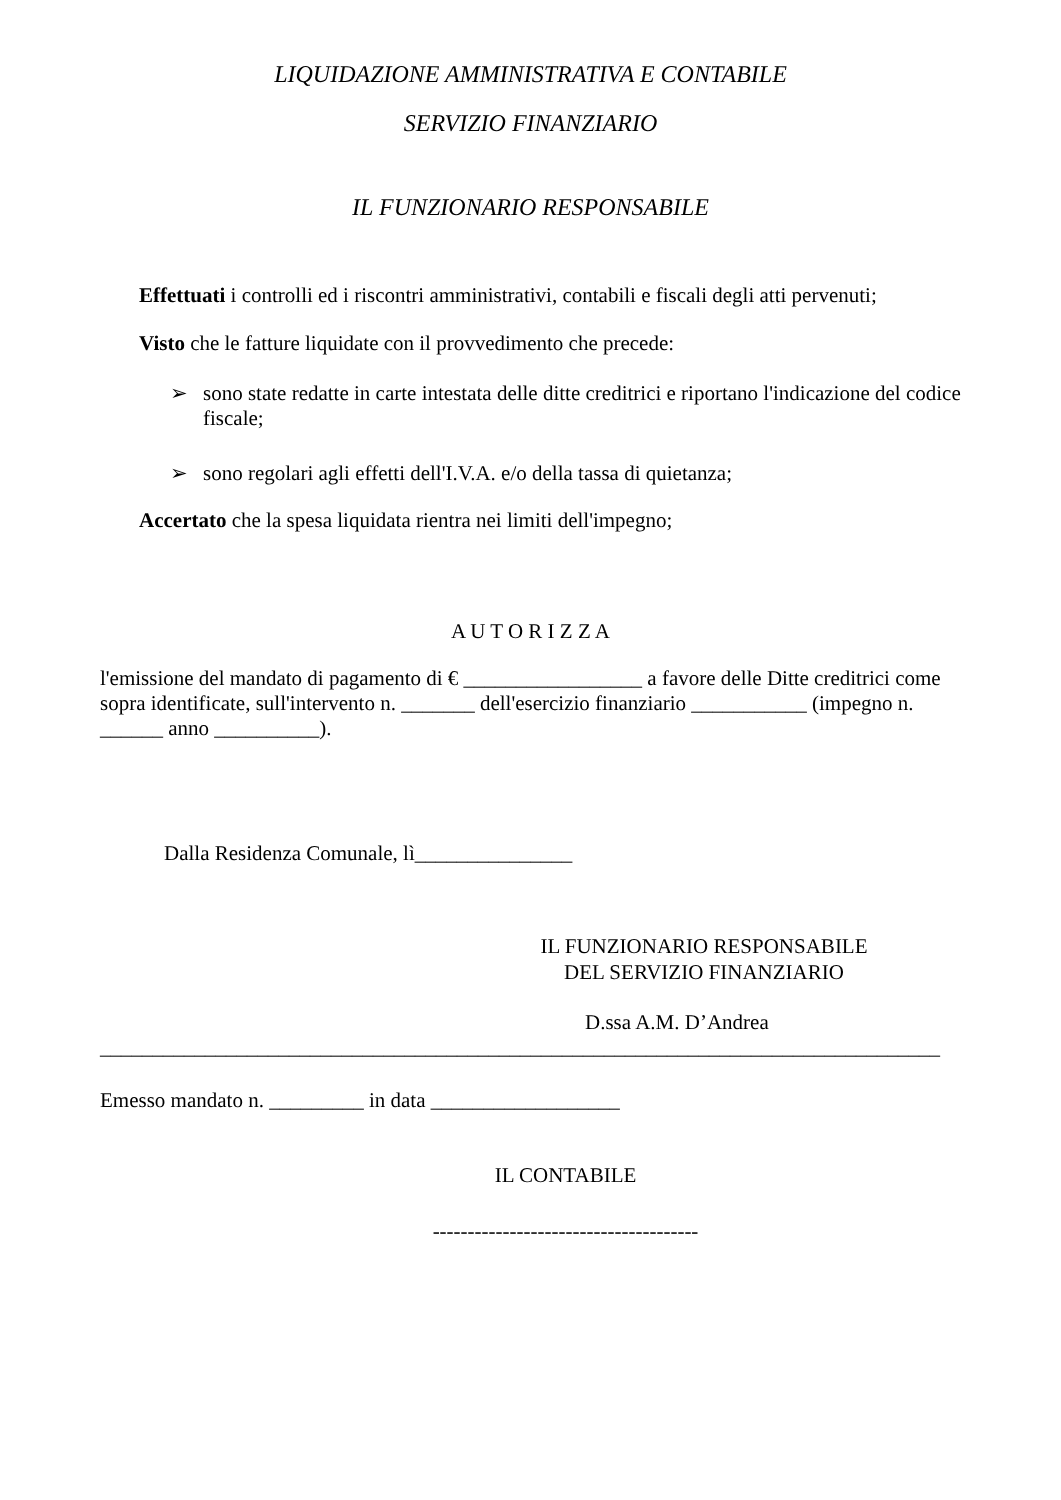LIQUIDAZIONE AMMINISTRATIVA E CONTABILE
SERVIZIO FINANZIARIO
IL FUNZIONARIO RESPONSABILE
Effettuati i controlli ed i riscontri amministrativi, contabili e fiscali degli atti pervenuti;
Visto che le fatture liquidate con il provvedimento che precede:
➢ sono state redatte in carte intestata delle ditte creditrici e riportano l'indicazione del codice fiscale;
➢ sono regolari agli effetti dell'I.V.A. e/o della tassa di quietanza;
Accertato che la spesa liquidata rientra nei limiti dell'impegno;
A U T O R I Z Z A
l'emissione del mandato di pagamento di € _________________ a favore delle Ditte creditrici come sopra identificate, sull'intervento n. _______ dell'esercizio finanziario ___________ (impegno n. ______ anno __________).
Dalla Residenza Comunale, lì_______________
IL FUNZIONARIO RESPONSABILE
DEL SERVIZIO FINANZIARIO
D.ssa A.M. D’Andrea
________________________________________________________________________________
Emesso mandato n. _________ in data __________________
IL CONTABILE
--------------------------------------